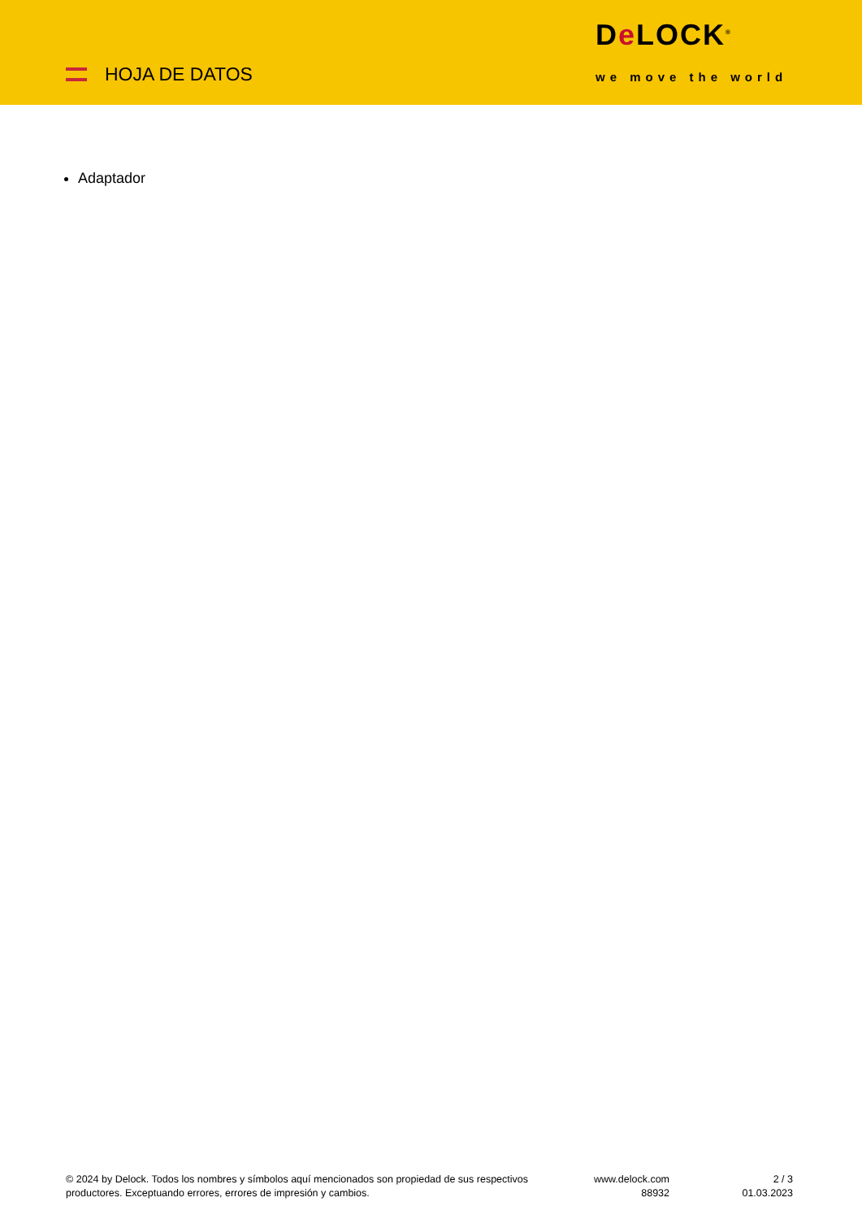HOJA DE DATOS
De LOCK<sup>®</sup>
we move the world
Adaptador
© 2024 by Delock. Todos los nombres y símbolos aquí mencionados son propiedad de sus respectivos productores. Exceptuando errores, errores de impresión y cambios.
www.delock.com
88932
2 / 3
01.03.2023